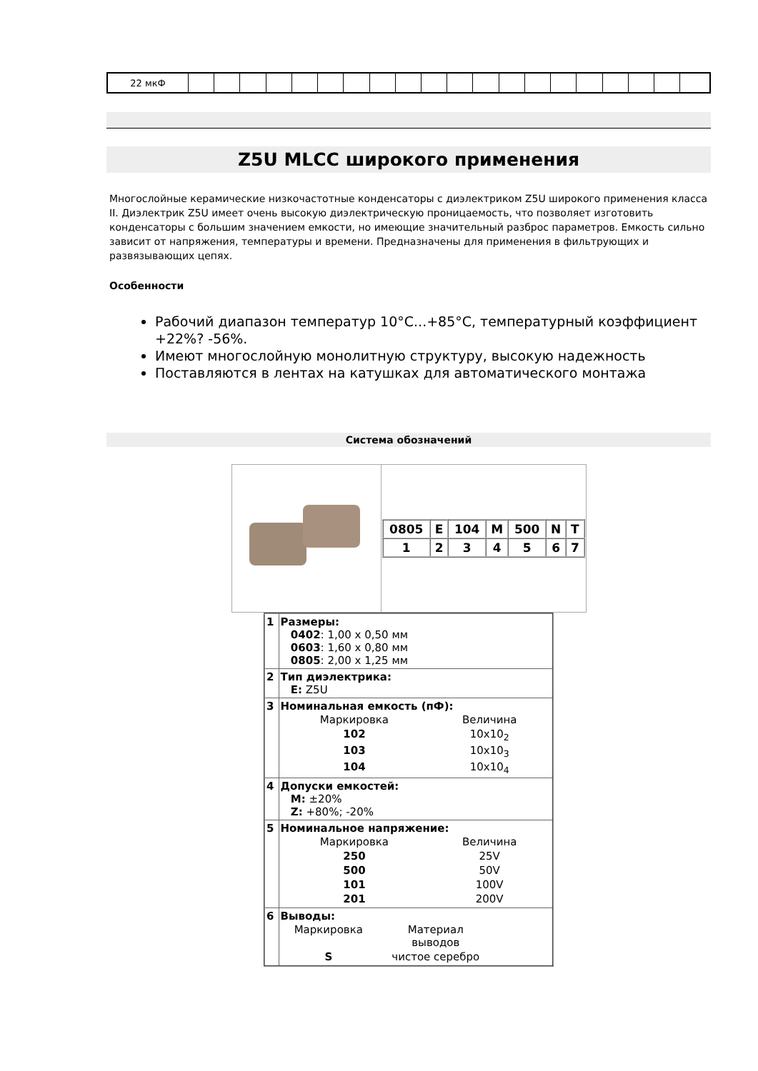| 22 мкФ | | | | | | | | | | | | | | | | | | | | |
Z5U MLCC широкого применения
Многослойные керамические низкочастотные конденсаторы с диэлектриком Z5U широкого применения класса II. Диэлектрик Z5U имеет очень высокую диэлектрическую проницаемость, что позволяет изготовить конденсаторы с большим значением емкости, но имеющие значительный разброс параметров. Емкость сильно зависит от напряжения, температуры и времени. Предназначены для применения в фильтрующих и развязывающих цепях.
Особенности
Рабочий диапазон температур 10°C...+85°C, температурный коэффициент +22%? -56%.
Имеют многослойную монолитную структуру, высокую надежность
Поставляются в лентах на катушках для автоматического монтажа
Система обозначений
| | / 0805 / E / 104 / M / 500 / N / T / / 1 / 2 / 3 / 4 / 5 / 6 / 7 / |
| 1 | Размеры: 0402 : 1,00 x 0,50 мм 0603 : 1,60 x 0,80 мм 0805 : 2,00 x 1,25 мм |
| 2 | Тип диэлектрика: E: Z5U |
| 3 | Номинальная емкость (пФ): / Маркировка / Величина / / 102 / 10x10<sub>2</sub> / / 103 / 10x10<sub>3</sub> / / 104 / 10x10<sub>4</sub> / |
| 4 | Допуски емкостей: M: ±20% Z: +80%; -20% |
| 5 | Номинальное напряжение: / Маркировка / Величина / / 250 / 25V / / 500 / 50V / / 101 / 100V / / 201 / 200V / |
| 6 | Выводы: / Маркировка / Материал выводов / / S / чистое серебро / |